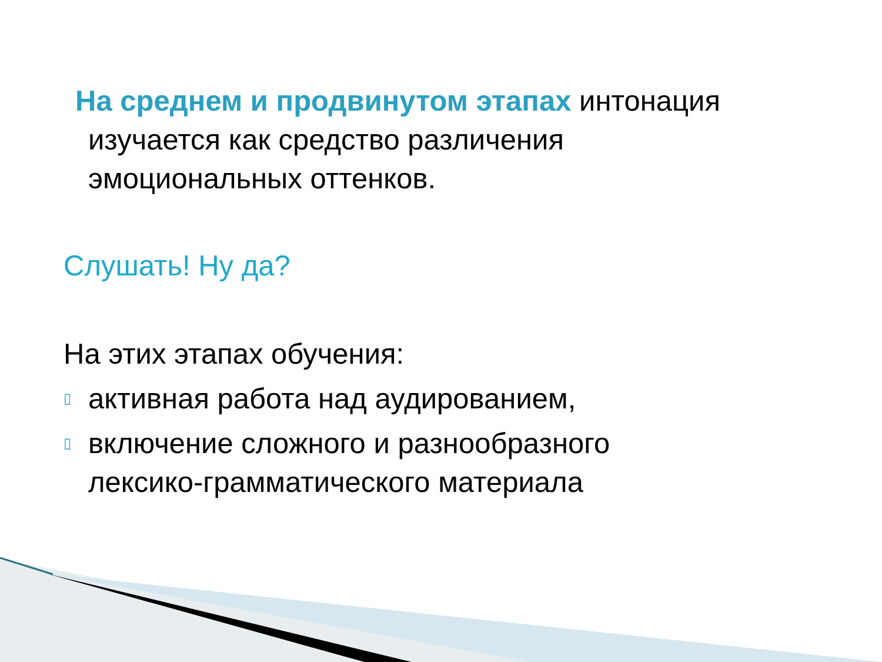На среднем и продвинутом этапах интонация
изучается как средство различения
эмоциональных оттенков.
Слушать! Ну да?
На этих этапах обучения:
▯
активная работа над аудированием,
▯
включение сложного и разнообразного
лексико-грамматического материала